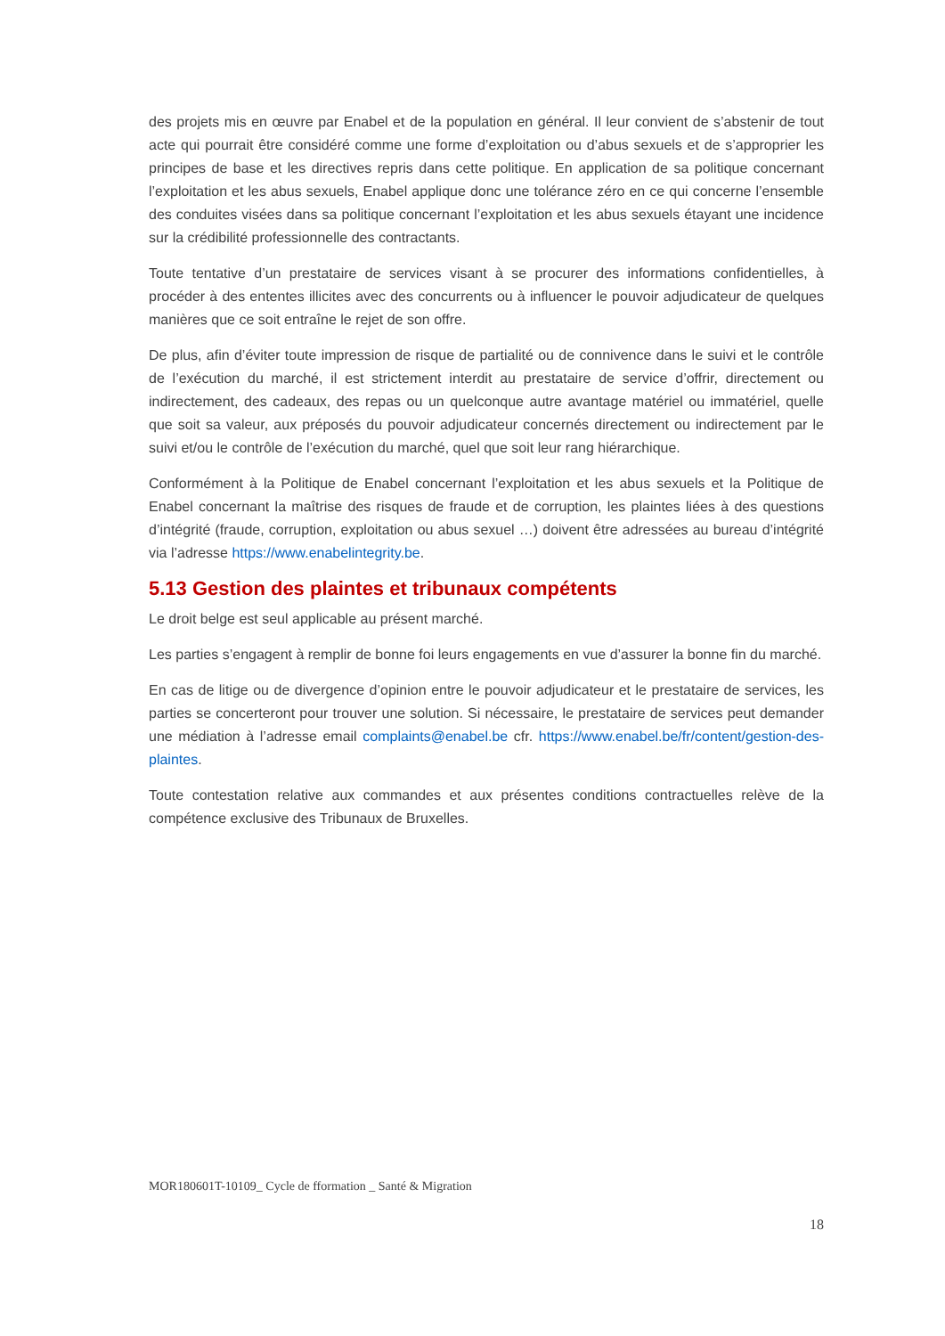des projets mis en œuvre par Enabel et de la population en général. Il leur convient de s’abstenir de tout acte qui pourrait être considéré comme une forme d’exploitation ou d’abus sexuels et de s’approprier les principes de base et les directives repris dans cette politique. En application de sa politique concernant l’exploitation et les abus sexuels, Enabel applique donc une tolérance zéro en ce qui concerne l’ensemble des conduites visées dans sa politique concernant l’exploitation et les abus sexuels étayant une incidence sur la crédibilité professionnelle des contractants.
Toute tentative d’un prestataire de services visant à se procurer des informations confidentielles, à procéder à des ententes illicites avec des concurrents ou à influencer le pouvoir adjudicateur de quelques manières que ce soit entraîne le rejet de son offre.
De plus, afin d’éviter toute impression de risque de partialité ou de connivence dans le suivi et le contrôle de l’exécution du marché, il est strictement interdit au prestataire de service d’offrir, directement ou indirectement, des cadeaux, des repas ou un quelconque autre avantage matériel ou immatériel, quelle que soit sa valeur, aux préposés du pouvoir adjudicateur concernés directement ou indirectement par le suivi et/ou le contrôle de l’exécution du marché, quel que soit leur rang hiérarchique.
Conformément à la Politique de Enabel concernant l’exploitation et les abus sexuels et la Politique de Enabel concernant la maîtrise des risques de fraude et de corruption, les plaintes liées à des questions d’intégrité (fraude, corruption, exploitation ou abus sexuel …) doivent être adressées au bureau d’intégrité via l’adresse https://www.enabelintegrity.be.
5.13 Gestion des plaintes et tribunaux compétents
Le droit belge est seul applicable au présent marché.
Les parties s’engagent à remplir de bonne foi leurs engagements en vue d’assurer la bonne fin du marché.
En cas de litige ou de divergence d’opinion entre le pouvoir adjudicateur et le prestataire de services, les parties se concerteront pour trouver une solution. Si nécessaire, le prestataire de services peut demander une médiation à l’adresse email complaints@enabel.be cfr. https://www.enabel.be/fr/content/gestion-des-plaintes.
Toute contestation relative aux commandes et aux présentes conditions contractuelles relève de la compétence exclusive des Tribunaux de Bruxelles.
MOR180601T-10109_ Cycle de fformation _ Santé & Migration
18